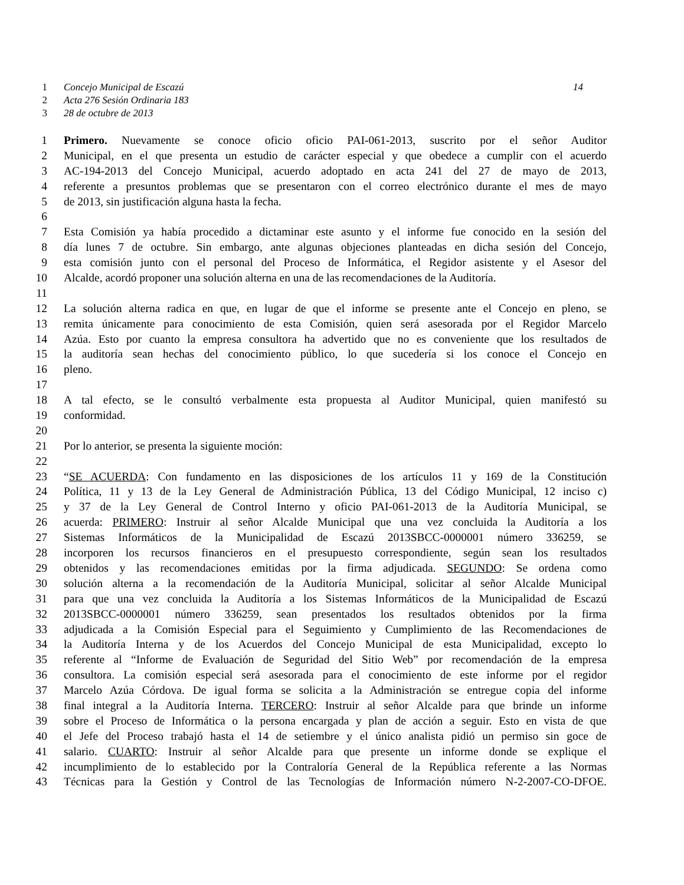1 Concejo Municipal de Escazú 14
2 Acta 276 Sesión Ordinaria 183
3 28 de octubre de 2013
1 Primero. Nuevamente se conoce oficio oficio PAI-061-2013, suscrito por el señor Auditor
2 Municipal, en el que presenta un estudio de carácter especial y que obedece a cumplir con el acuerdo
3 AC-194-2013 del Concejo Municipal, acuerdo adoptado en acta 241 del 27 de mayo de 2013,
4 referente a presuntos problemas que se presentaron con el correo electrónico durante el mes de mayo
5 de 2013, sin justificación alguna hasta la fecha.
6
7 Esta Comisión ya había procedido a dictaminar este asunto y el informe fue conocido en la sesión del
8 día lunes 7 de octubre. Sin embargo, ante algunas objeciones planteadas en dicha sesión del Concejo,
9 esta comisión junto con el personal del Proceso de Informática, el Regidor asistente y el Asesor del
10 Alcalde, acordó proponer una solución alterna en una de las recomendaciones de la Auditoría.
11
12 La solución alterna radica en que, en lugar de que el informe se presente ante el Concejo en pleno, se
13 remita únicamente para conocimiento de esta Comisión, quien será asesorada por el Regidor Marcelo
14 Azúa. Esto por cuanto la empresa consultora ha advertido que no es conveniente que los resultados de
15 la auditoría sean hechas del conocimiento público, lo que sucedería si los conoce el Concejo en
16 pleno.
17
18 A tal efecto, se le consultó verbalmente esta propuesta al Auditor Municipal, quien manifestó su
19 conformidad.
20
21 Por lo anterior, se presenta la siguiente moción:
22
23 “SE ACUERDA: Con fundamento en las disposiciones de los artículos 11 y 169 de la Constitución
24 Política, 11 y 13 de la Ley General de Administración Pública, 13 del Código Municipal, 12 inciso c)
25 y 37 de la Ley General de Control Interno y oficio PAI-061-2013 de la Auditoría Municipal, se
26 acuerda: PRIMERO: Instruir al señor Alcalde Municipal que una vez concluida la Auditoría a los
27 Sistemas Informáticos de la Municipalidad de Escazú 2013SBCC-0000001 número 336259, se
28 incorporen los recursos financieros en el presupuesto correspondiente, según sean los resultados
29 obtenidos y las recomendaciones emitidas por la firma adjudicada. SEGUNDO: Se ordena como
30 solución alterna a la recomendación de la Auditoría Municipal, solicitar al señor Alcalde Municipal
31 para que una vez concluida la Auditoría a los Sistemas Informáticos de la Municipalidad de Escazú
32 2013SBCC-0000001 número 336259, sean presentados los resultados obtenidos por la firma
33 adjudicada a la Comisión Especial para el Seguimiento y Cumplimiento de las Recomendaciones de
34 la Auditoría Interna y de los Acuerdos del Concejo Municipal de esta Municipalidad, excepto lo
35 referente al “Informe de Evaluación de Seguridad del Sitio Web” por recomendación de la empresa
36 consultora. La comisión especial será asesorada para el conocimiento de este informe por el regidor
37 Marcelo Azúa Córdova. De igual forma se solicita a la Administración se entregue copia del informe
38 final integral a la Auditoría Interna. TERCERO: Instruir al señor Alcalde para que brinde un informe
39 sobre el Proceso de Informática o la persona encargada y plan de acción a seguir. Esto en vista de que
40 el Jefe del Proceso trabajó hasta el 14 de setiembre y el único analista pidió un permiso sin goce de
41 salario. CUARTO: Instruir al señor Alcalde para que presente un informe donde se explique el
42 incumplimiento de lo establecido por la Contraloría General de la República referente a las Normas
43 Técnicas para la Gestión y Control de las Tecnologías de Información número N-2-2007-CO-DFOE.